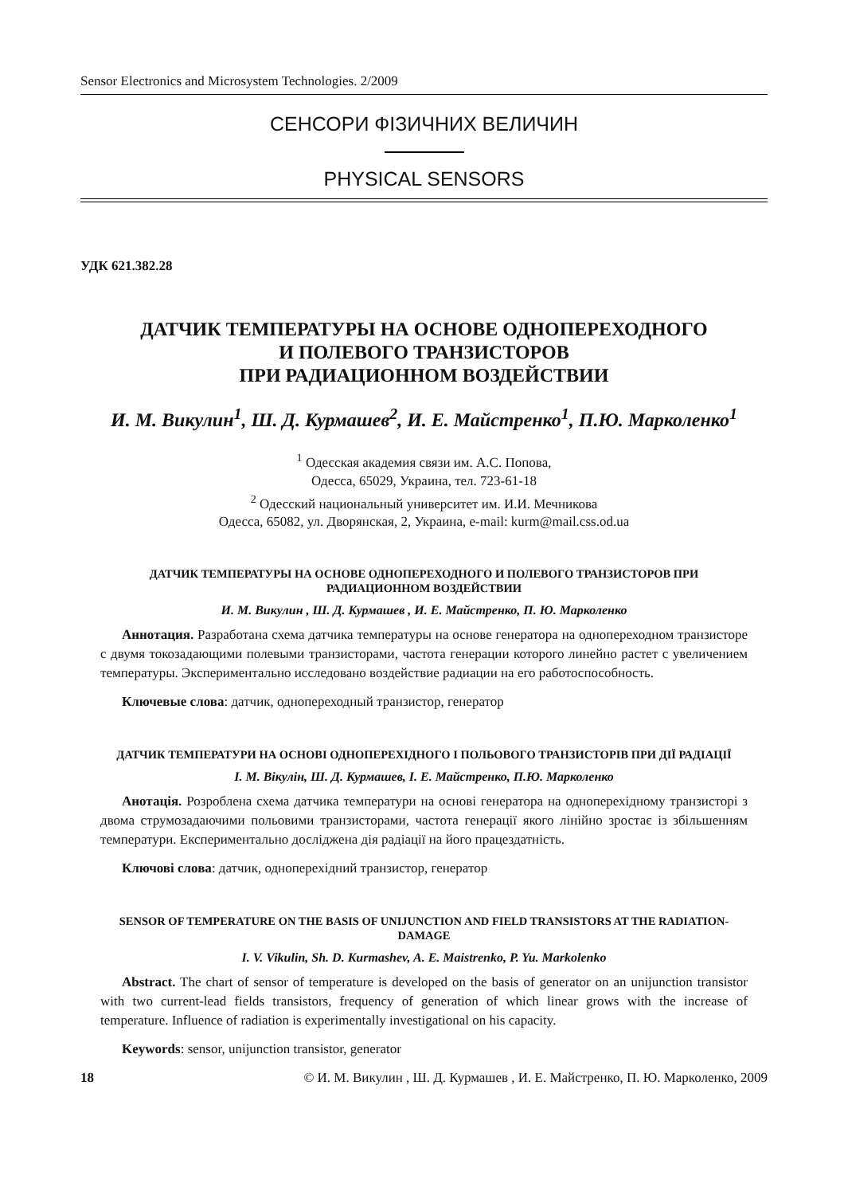Sensor Electronics and Microsystem Technologies. 2/2009
СЕНСОРИ ФІЗИЧНИХ ВЕЛИЧИН
PHYSICAL SENSORS
УДК 621.382.28
ДАТЧИК ТЕМПЕРАТУРЫ НА ОСНОВЕ ОДНОПЕРЕХОДНОГО
И ПОЛЕВОГО ТРАНЗИСТОРОВ
ПРИ РАДИАЦИОННОМ ВОЗДЕЙСТВИИ
И. М. Викулин<sup>1</sup>, Ш. Д. Курмашев<sup>2</sup>, И. Е. Майстренко<sup>1</sup>, П.Ю. Марколенко<sup>1</sup>
<sup>1</sup> Одесская академия связи им. А.С. Попова,
Одесса, 65029, Украина, тел. 723-61-18
<sup>2</sup> Одесский национальный университет им. И.И. Мечникова
Одесса, 65082, ул. Дворянская, 2, Украина, e-mail: kurm@mail.css.od.ua
ДАТЧИК ТЕМПЕРАТУРЫ НА ОСНОВЕ ОДНОПЕРЕХОДНОГО И ПОЛЕВОГО ТРАНЗИСТОРОВ ПРИ РАДИАЦИОННОМ ВОЗДЕЙСТВИИ
И. М. Викулин , Ш. Д. Курмашев , И. Е. Майстренко, П. Ю. Марколенко
Аннотация. Разработана схема датчика температуры на основе генератора на однопереходном транзисторе с двумя токозадающими полевыми транзисторами, частота генерации которого линейно растет с увеличением температуры. Экспериментально исследовано воздействие радиации на его работоспособность.
Ключевые слова: датчик, однопереходный транзистор, генератор
ДАТЧИК ТЕМПЕРАТУРИ НА ОСНОВІ ОДНОПЕРЕХІДНОГО І ПОЛЬОВОГО ТРАНЗИСТОРІВ ПРИ ДІЇ РАДІАЦІЇ
І. М. Вікулін, Ш. Д. Курмашев, І. Е. Майстренко, П.Ю. Марколенко
Анотація. Розроблена схема датчика температури на основі генератора на одноперехідному транзисторі з двома струмозадаючими польовими транзисторами, частота генерації якого лінійно зростає із збільшенням температури. Експериментально досліджена дія радіації на його працездатність.
Ключові слова: датчик, одноперехідний транзистор, генератор
SENSOR OF TEMPERATURE ON THE BASIS OF UNIJUNCTION AND FIELD TRANSISTORS AT THE RADIATION-DAMAGE
I. V. Vikulin, Sh. D. Kurmashev, A. E. Maistrenko, P. Yu. Markolenko
Abstract. The chart of sensor of temperature is developed on the basis of generator on an unijunction transistor with two current-lead fields transistors, frequency of generation of which linear grows with the increase of temperature. Influence of radiation is experimentally investigational on his capacity.
Keywords: sensor, unijunction transistor, generator
18 © И. М. Викулин , Ш. Д. Курмашев , И. Е. Майстренко, П. Ю. Марколенко, 2009